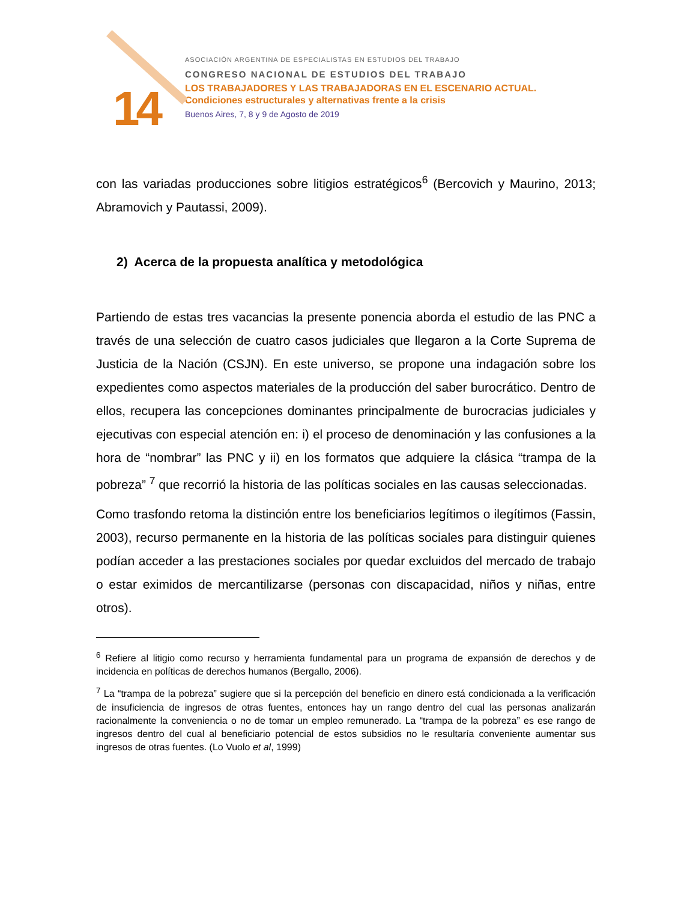14
ASOCIACIÓN ARGENTINA DE ESPECIALISTAS EN ESTUDIOS DEL TRABAJO
CONGRESO NACIONAL DE ESTUDIOS DEL TRABAJO
LOS TRABAJADORES Y LAS TRABAJADORAS EN EL ESCENARIO ACTUAL.
Condiciones estructurales y alternativas frente a la crisis
Buenos Aires, 7, 8 y 9 de Agosto de 2019
con las variadas producciones sobre litigios estratégicos<sup>6</sup> (Bercovich y Maurino, 2013; Abramovich y Pautassi, 2009).
2) Acerca de la propuesta analítica y metodológica
Partiendo de estas tres vacancias la presente ponencia aborda el estudio de las PNC a través de una selección de cuatro casos judiciales que llegaron a la Corte Suprema de Justicia de la Nación (CSJN). En este universo, se propone una indagación sobre los expedientes como aspectos materiales de la producción del saber burocrático. Dentro de ellos, recupera las concepciones dominantes principalmente de burocracias judiciales y ejecutivas con especial atención en: i) el proceso de denominación y las confusiones a la hora de “nombrar” las PNC y ii) en los formatos que adquiere la clásica “trampa de la pobreza” <sup>7</sup> que recorrió la historia de las políticas sociales en las causas seleccionadas.
Como trasfondo retoma la distinción entre los beneficiarios legítimos o ilegítimos (Fassin, 2003), recurso permanente en la historia de las políticas sociales para distinguir quienes podían acceder a las prestaciones sociales por quedar excluidos del mercado de trabajo o estar eximidos de mercantilizarse (personas con discapacidad, niños y niñas, entre otros).
<sup>6</sup> Refiere al litigio como recurso y herramienta fundamental para un programa de expansión de derechos y de incidencia en políticas de derechos humanos (Bergallo, 2006).
<sup>7</sup> La “trampa de la pobreza” sugiere que si la percepción del beneficio en dinero está condicionada a la verificación de insuficiencia de ingresos de otras fuentes, entonces hay un rango dentro del cual las personas analizarán racionalmente la conveniencia o no de tomar un empleo remunerado. La “trampa de la pobreza” es ese rango de ingresos dentro del cual al beneficiario potencial de estos subsidios no le resultaría conveniente aumentar sus ingresos de otras fuentes. (Lo Vuolo et al, 1999)